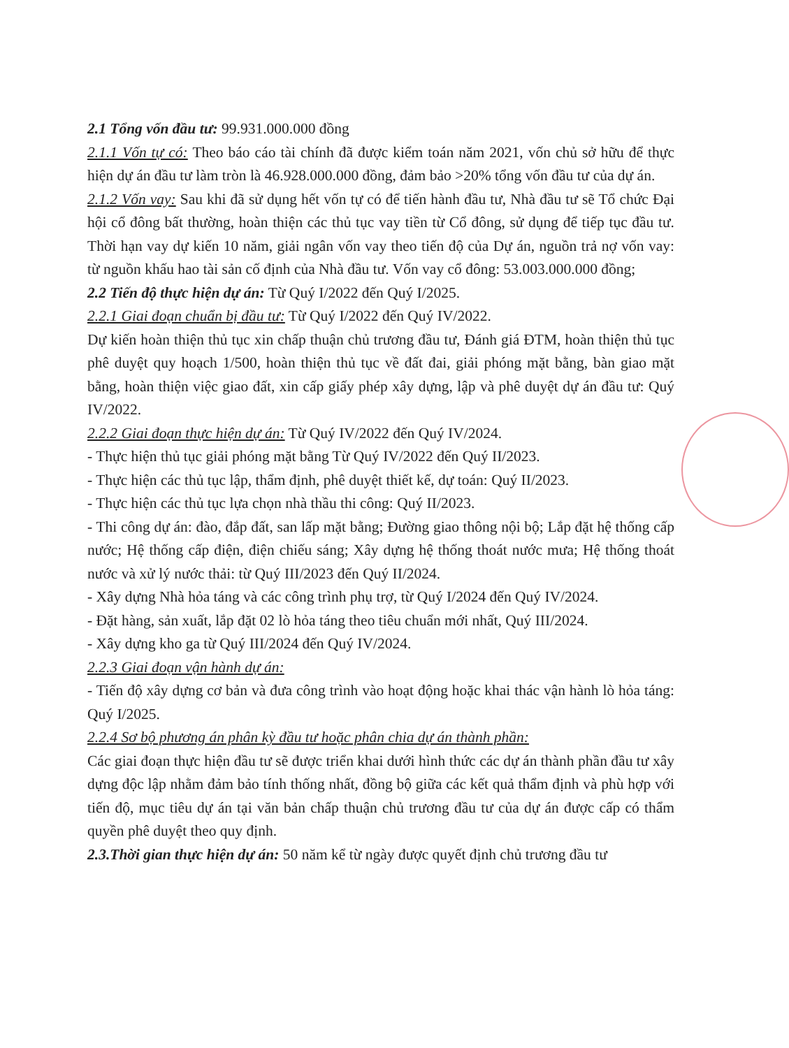2.1 Tổng vốn đầu tư: 99.931.000.000 đồng
2.1.1 Vốn tự có: Theo báo cáo tài chính đã được kiểm toán năm 2021, vốn chủ sở hữu để thực hiện dự án đầu tư làm tròn là 46.928.000.000 đồng, đảm bảo >20% tổng vốn đầu tư của dự án.
2.1.2 Vốn vay: Sau khi đã sử dụng hết vốn tự có để tiến hành đầu tư, Nhà đầu tư sẽ Tổ chức Đại hội cổ đông bất thường, hoàn thiện các thủ tục vay tiền từ Cổ đông, sử dụng để tiếp tục đầu tư. Thời hạn vay dự kiến 10 năm, giải ngân vốn vay theo tiến độ của Dự án, nguồn trả nợ vốn vay: từ nguồn khấu hao tài sản cố định của Nhà đầu tư. Vốn vay cổ đông: 53.003.000.000 đồng;
2.2 Tiến độ thực hiện dự án: Từ Quý I/2022 đến Quý I/2025.
2.2.1 Giai đoạn chuẩn bị đầu tư: Từ Quý I/2022 đến Quý IV/2022.
Dự kiến hoàn thiện thủ tục xin chấp thuận chủ trương đầu tư, Đánh giá ĐTM, hoàn thiện thủ tục phê duyệt quy hoạch 1/500, hoàn thiện thủ tục về đất đai, giải phóng mặt bằng, bàn giao mặt bằng, hoàn thiện việc giao đất, xin cấp giấy phép xây dựng, lập và phê duyệt dự án đầu tư: Quý IV/2022.
2.2.2 Giai đoạn thực hiện dự án: Từ Quý IV/2022 đến Quý IV/2024.
- Thực hiện thủ tục giải phóng mặt bằng Từ Quý IV/2022 đến Quý II/2023.
- Thực hiện các thủ tục lập, thẩm định, phê duyệt thiết kế, dự toán: Quý II/2023.
- Thực hiện các thủ tục lựa chọn nhà thầu thi công: Quý II/2023.
- Thi công dự án: đào, đắp đất, san lấp mặt bằng; Đường giao thông nội bộ; Lắp đặt hệ thống cấp nước; Hệ thống cấp điện, điện chiếu sáng; Xây dựng hệ thống thoát nước mưa; Hệ thống thoát nước và xử lý nước thải: từ Quý III/2023 đến Quý II/2024.
- Xây dựng Nhà hỏa táng và các công trình phụ trợ, từ Quý I/2024 đến Quý IV/2024.
- Đặt hàng, sản xuất, lắp đặt 02 lò hỏa táng theo tiêu chuẩn mới nhất, Quý III/2024.
- Xây dựng kho ga từ Quý III/2024 đến Quý IV/2024.
2.2.3 Giai đoạn vận hành dự án:
- Tiến độ xây dựng cơ bản và đưa công trình vào hoạt động hoặc khai thác vận hành lò hỏa táng: Quý I/2025.
2.2.4 Sơ bộ phương án phân kỳ đầu tư hoặc phân chia dự án thành phần:
Các giai đoạn thực hiện đầu tư sẽ được triển khai dưới hình thức các dự án thành phần đầu tư xây dựng độc lập nhằm đảm bảo tính thống nhất, đồng bộ giữa các kết quả thẩm định và phù hợp với tiến độ, mục tiêu dự án tại văn bản chấp thuận chủ trương đầu tư của dự án được cấp có thẩm quyền phê duyệt theo quy định.
2.3.Thời gian thực hiện dự án: 50 năm kể từ ngày được quyết định chủ trương đầu tư